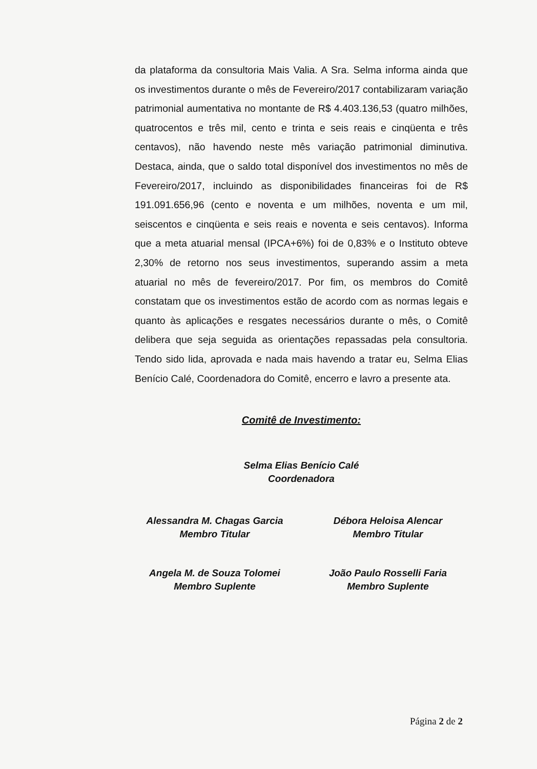da plataforma da consultoria Mais Valia. A Sra. Selma informa ainda que os investimentos durante o mês de Fevereiro/2017 contabilizaram variação patrimonial aumentativa no montante de R$ 4.403.136,53 (quatro milhões, quatrocentos e três mil, cento e trinta e seis reais e cinqüenta e três centavos), não havendo neste mês variação patrimonial diminutiva. Destaca, ainda, que o saldo total disponível dos investimentos no mês de Fevereiro/2017, incluindo as disponibilidades financeiras foi de R$ 191.091.656,96 (cento e noventa e um milhões, noventa e um mil, seiscentos e cinqüenta e seis reais e noventa e seis centavos). Informa que a meta atuarial mensal (IPCA+6%) foi de 0,83% e o Instituto obteve 2,30% de retorno nos seus investimentos, superando assim a meta atuarial no mês de fevereiro/2017. Por fim, os membros do Comitê constatam que os investimentos estão de acordo com as normas legais e quanto às aplicações e resgates necessários durante o mês, o Comitê delibera que seja seguida as orientações repassadas pela consultoria. Tendo sido lida, aprovada e nada mais havendo a tratar eu, Selma Elias Benício Calé, Coordenadora do Comitê, encerro e lavro a presente ata.
Comitê de Investimento:
Selma Elias Benício Calé
Coordenadora
Alessandra M. Chagas Garcia
Membro Titular
Débora Heloisa Alencar
Membro Titular
Angela M. de Souza Tolomei
Membro Suplente
João Paulo Rosselli Faria
Membro Suplente
Página 2 de 2